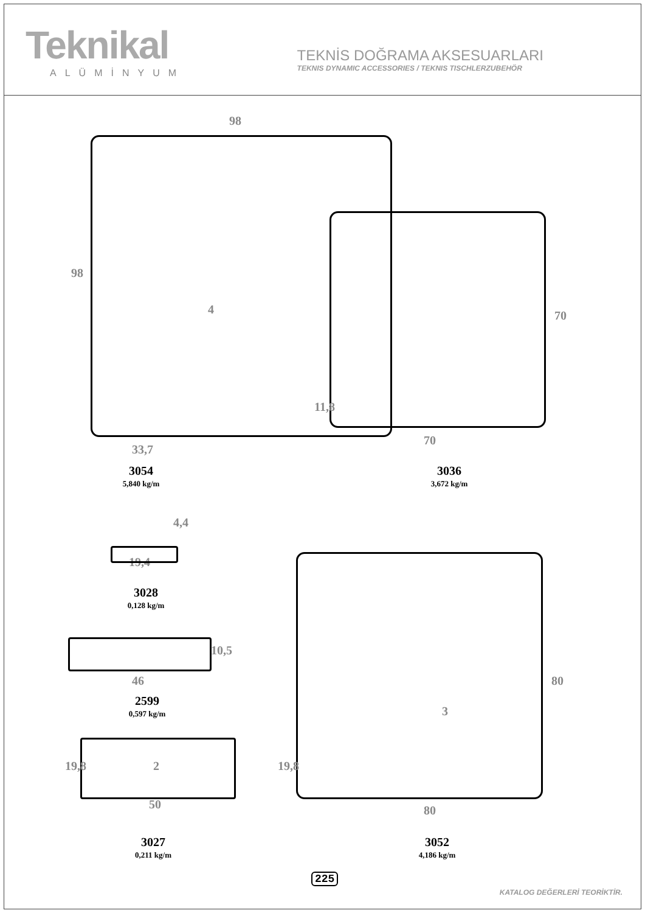Teknikal
ALÜMİNYUM
TEKNİS DOĞRAMA AKSESUARLARI
TEKNIS DYNAMIC ACCESSORIES / TEKNIS TISCHLERZUBEHÖR
98
98
4
33,7
3054
5,840 kg/m
70
70
11,8
3036
3,672 kg/m
4,4
19,4
3028
0,128 kg/m
46
10,5
2599
0,597 kg/m
19,8 2
50
3027
0,211 kg/m
3
19,8
80
80
3052
4,186 kg/m
225
KATALOG DEĞERLERİ TEORİKTİR.